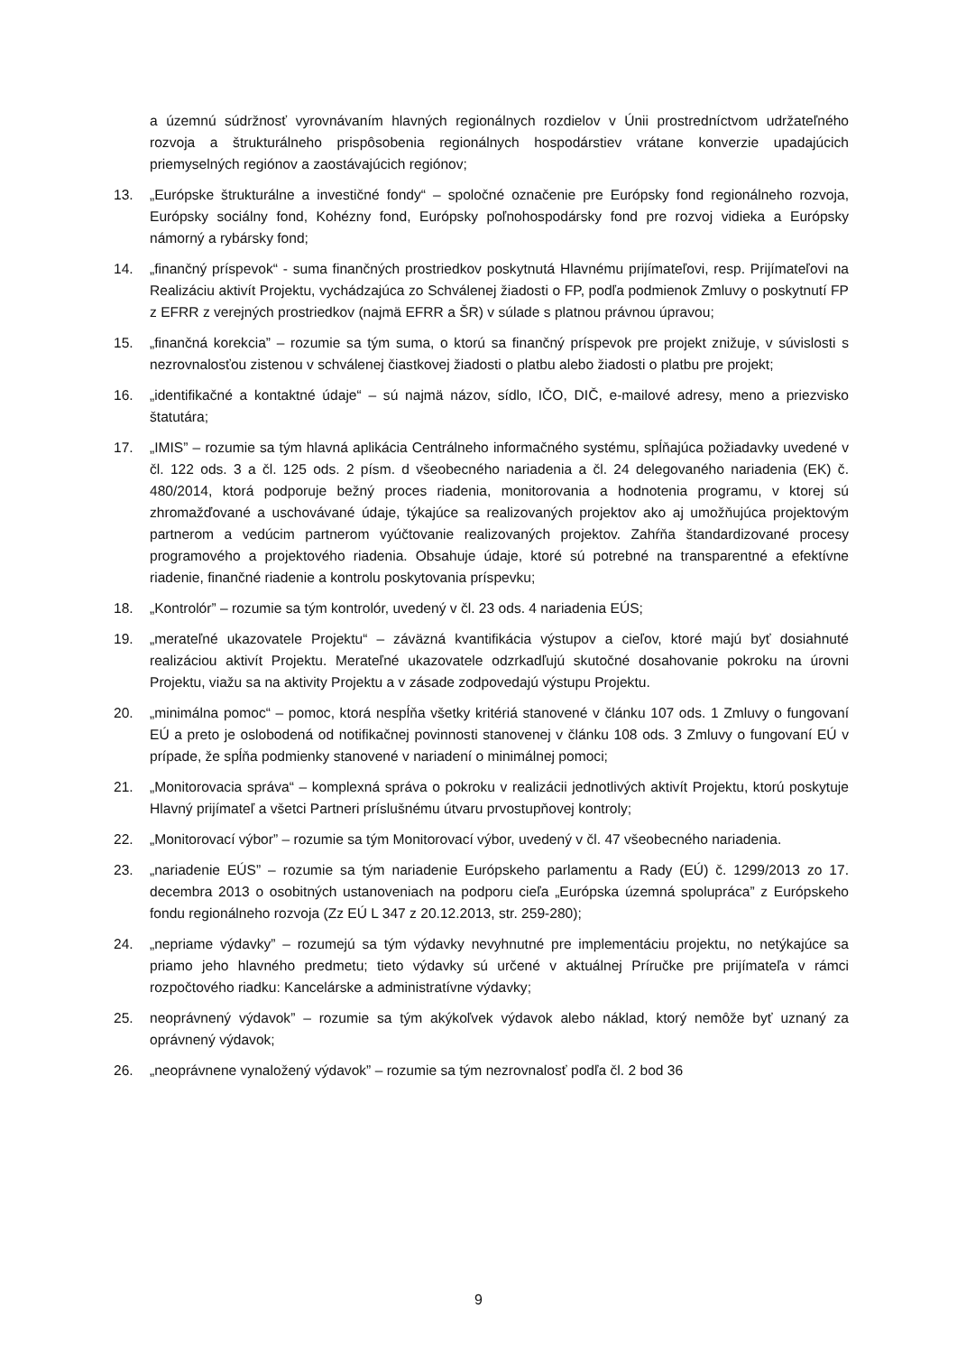a územnú súdržnosť vyrovnávaním hlavných regionálnych rozdielov v Únii prostredníctvom udržateľného rozvoja a štrukturálneho prispôsobenia regionálnych hospodárstiev vrátane konverzie upadajúcich priemyselných regiónov a zaostávajúcich regiónov;
13. „Európske štrukturálne a investičné fondy“ – spoločné označenie pre Európsky fond regionálneho rozvoja, Európsky sociálny fond, Kohézny fond, Európsky poľnohospodársky fond pre rozvoj vidieka a Európsky námorný a rybársky fond;
14. „finančný príspevok“ - suma finančných prostriedkov poskytnutá Hlavnému prijímateľovi, resp. Prijímateľovi na Realizáciu aktivít Projektu, vychádzajúca zo Schválenej žiadosti o FP, podľa podmienok Zmluvy o poskytnutí FP z EFRR z verejných prostriedkov (najmä EFRR a ŠR) v súlade s platnou právnou úpravou;
15. „finančná korekcia” – rozumie sa tým suma, o ktorú sa finančný príspevok pre projekt znižuje, v súvislosti s nezrovnalosťou zistenou v schválenej čiastkovej žiadosti o platbu alebo žiadosti o platbu pre projekt;
16. „identifikačné a kontaktné údaje“ – sú najmä názov, sídlo, IČO, DIČ, e-mailové adresy, meno a priezvisko štatutára;
17. „IMIS” – rozumie sa tým hlavná aplikácia Centrálneho informačného systému, spĺňajúca požiadavky uvedené v čl. 122 ods. 3 a čl. 125 ods. 2 písm. d všeobecného nariadenia a čl. 24 delegovaného nariadenia (EK) č. 480/2014, ktorá podporuje bežný proces riadenia, monitorovania a hodnotenia programu, v ktorej sú zhromažďované a uschovávané údaje, týkajúce sa realizovaných projektov ako aj umožňujúca projektovým partnerom a vedúcim partnerom vyúčtovanie realizovaných projektov. Zahŕňa štandardizované procesy programového a projektového riadenia. Obsahuje údaje, ktoré sú potrebné na transparentné a efektívne riadenie, finančné riadenie a kontrolu poskytovania príspevku;
18. „Kontrolór” – rozumie sa tým kontrolór, uvedený v čl. 23 ods. 4 nariadenia EÚS;
19. „merateľné ukazovatele Projektu“ – záväzná kvantifikácia výstupov a cieľov, ktoré majú byť dosiahnuté realizáciou aktivít Projektu. Merateľné ukazovatele odzrkadľujú skutočné dosahovanie pokroku na úrovni Projektu, viažu sa na aktivity Projektu a v zásade zodpovedajú výstupu Projektu.
20. „minimálna pomoc“ – pomoc, ktorá nespĺňa všetky kritériá stanovené v článku 107 ods. 1 Zmluvy o fungovaní EÚ a preto je oslobodená od notifikačnej povinnosti stanovenej v článku 108 ods. 3 Zmluvy o fungovaní EÚ v prípade, že spĺňa podmienky stanovené v nariadení o minimálnej pomoci;
21. „Monitorovacia správa“ – komplexná správa o pokroku v realizácii jednotlivých aktivít Projektu, ktorú poskytuje Hlavný prijímateľ a všetci Partneri príslušnému útvaru prvostupňovej kontroly;
22. „Monitorovací výbor” – rozumie sa tým Monitorovací výbor, uvedený v čl. 47 všeobecného nariadenia.
23. „nariadenie EÚS” – rozumie sa tým nariadenie Európskeho parlamentu a Rady (EÚ) č. 1299/2013 zo 17. decembra 2013 o osobitných ustanoveniach na podporu cieľa „Európska územná spolupráca” z Európskeho fondu regionálneho rozvoja (Zz EÚ L 347 z 20.12.2013, str. 259-280);
24. „nepriame výdavky” – rozumejú sa tým výdavky nevyhnutné pre implementáciu projektu, no netýkajúce sa priamo jeho hlavného predmetu; tieto výdavky sú určené v aktuálnej Príručke pre prijímateľa v rámci rozpočtového riadku: Kancelárske a administratívne výdavky;
25. neoprávnený výdavok” – rozumie sa tým akýkoľvek výdavok alebo náklad, ktorý nemôže byť uznaný za oprávnený výdavok;
26. „neoprávnene vynaložený výdavok” – rozumie sa tým nezrovnalosť podľa čl. 2 bod 36
9